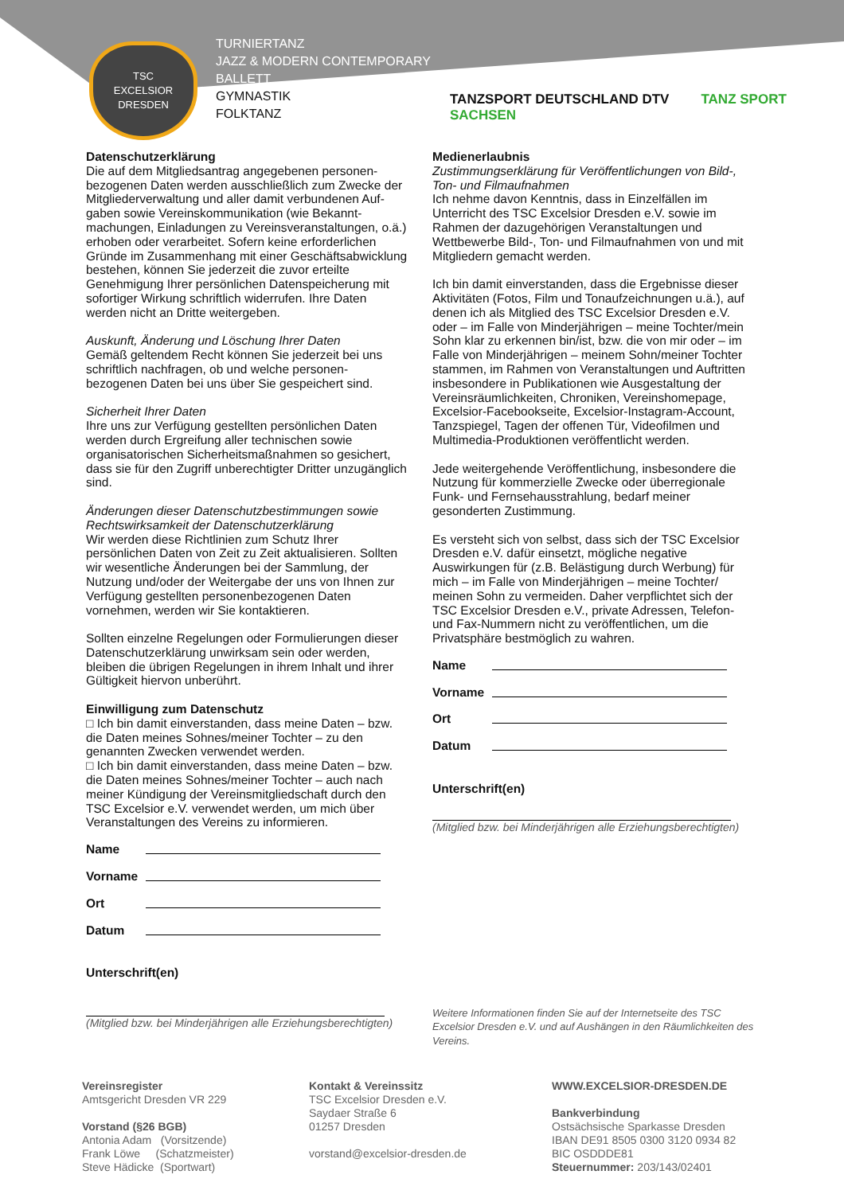TSC
EXCELSIOR
DRESDEN
TURNIERTANZ
JAZZ & MODERN CONTEMPORARY
BALLETT
GYMNASTIK
FOLKTANZ
TANZSPORT DEUTSCHLAND DTV TANZ SPORT SACHSEN
Datenschutzerklärung
Die auf dem Mitgliedsantrag angegebenen personen-bezogenen Daten werden ausschließlich zum Zwecke der Mitgliederverwaltung und aller damit verbundenen Auf-gaben sowie Vereinskommunikation (wie Bekannt-machungen, Einladungen zu Vereinsveranstaltungen, o.ä.) erhoben oder verarbeitet. Sofern keine erforderlichen Gründe im Zusammenhang mit einer Geschäftsabwicklung bestehen, können Sie jederzeit die zuvor erteilte Genehmigung Ihrer persönlichen Datenspeicherung mit sofortiger Wirkung schriftlich widerrufen. Ihre Daten werden nicht an Dritte weitergeben.
Auskunft, Änderung und Löschung Ihrer Daten
Gemäß geltendem Recht können Sie jederzeit bei uns schriftlich nachfragen, ob und welche personen-bezogenen Daten bei uns über Sie gespeichert sind.
Sicherheit Ihrer Daten
Ihre uns zur Verfügung gestellten persönlichen Daten werden durch Ergreifung aller technischen sowie organisatorischen Sicherheitsmaßnahmen so gesichert, dass sie für den Zugriff unberechtigter Dritter unzugänglich sind.
Änderungen dieser Datenschutzbestimmungen sowie Rechtswirksamkeit der Datenschutzerklärung
Wir werden diese Richtlinien zum Schutz Ihrer persönlichen Daten von Zeit zu Zeit aktualisieren. Sollten wir wesentliche Änderungen bei der Sammlung, der Nutzung und/oder der Weitergabe der uns von Ihnen zur Verfügung gestellten personenbezogenen Daten vornehmen, werden wir Sie kontaktieren.
Sollten einzelne Regelungen oder Formulierungen dieser Datenschutzerklärung unwirksam sein oder werden, bleiben die übrigen Regelungen in ihrem Inhalt und ihrer Gültigkeit hiervon unberührt.
Einwilligung zum Datenschutz
□ Ich bin damit einverstanden, dass meine Daten – bzw. die Daten meines Sohnes/meiner Tochter – zu den genannten Zwecken verwendet werden.
□ Ich bin damit einverstanden, dass meine Daten – bzw. die Daten meines Sohnes/meiner Tochter – auch nach meiner Kündigung der Vereinsmitgliedschaft durch den TSC Excelsior e.V. verwendet werden, um mich über Veranstaltungen des Vereins zu informieren.
Name
Vorname
Ort
Datum
Unterschrift(en)
(Mitglied bzw. bei Minderjährigen alle Erziehungsberechtigten)
Medienerlaubnis
Zustimmungserklärung für Veröffentlichungen von Bild-, Ton- und Filmaufnahmen
Ich nehme davon Kenntnis, dass in Einzelfällen im Unterricht des TSC Excelsior Dresden e.V. sowie im Rahmen der dazugehörigen Veranstaltungen und Wettbewerbe Bild-, Ton- und Filmaufnahmen von und mit Mitgliedern gemacht werden.
Ich bin damit einverstanden, dass die Ergebnisse dieser Aktivitäten (Fotos, Film und Tonaufzeichnungen u.ä.), auf denen ich als Mitglied des TSC Excelsior Dresden e.V. oder – im Falle von Minderjährigen – meine Tochter/mein Sohn klar zu erkennen bin/ist, bzw. die von mir oder – im Falle von Minderjährigen – meinem Sohn/meiner Tochter stammen, im Rahmen von Veranstaltungen und Auftritten insbesondere in Publikationen wie Ausgestaltung der Vereinsräumlichkeiten, Chroniken, Vereinshomepage, Excelsior-Facebookseite, Excelsior-Instagram-Account, Tanzspiegel, Tagen der offenen Tür, Videofilmen und Multimedia-Produktionen veröffentlicht werden.
Jede weitergehende Veröffentlichung, insbesondere die Nutzung für kommerzielle Zwecke oder überregionale Funk- und Fernsehausstrahlung, bedarf meiner gesonderten Zustimmung.
Es versteht sich von selbst, dass sich der TSC Excelsior Dresden e.V. dafür einsetzt, mögliche negative Auswirkungen für (z.B. Belästigung durch Werbung) für mich – im Falle von Minderjährigen – meine Tochter/ meinen Sohn zu vermeiden. Daher verpflichtet sich der TSC Excelsior Dresden e.V., private Adressen, Telefon- und Fax-Nummern nicht zu veröffentlichen, um die Privatsphäre bestmöglich zu wahren.
Name
Vorname
Ort
Datum
Unterschrift(en)
(Mitglied bzw. bei Minderjährigen alle Erziehungsberechtigten)
Weitere Informationen finden Sie auf der Internetseite des TSC Excelsior Dresden e.V. und auf Aushängen in den Räumlichkeiten des Vereins.
Vereinsregister
Amtsgericht Dresden VR 229
Vorstand (§26 BGB)
Antonia Adam (Vorsitzende)
Frank Löwe (Schatzmeister)
Steve Hädicke (Sportwart)
Kontakt & Vereinssitz
TSC Excelsior Dresden e.V.
Saydaer Straße 6
01257 Dresden
vorstand@excelsior-dresden.de
WWW.EXCELSIOR-DRESDEN.DE
Bankverbindung
Ostsächsische Sparkasse Dresden
IBAN DE91 8505 0300 3120 0934 82
BIC OSDDDE81
Steuernummer: 203/143/02401